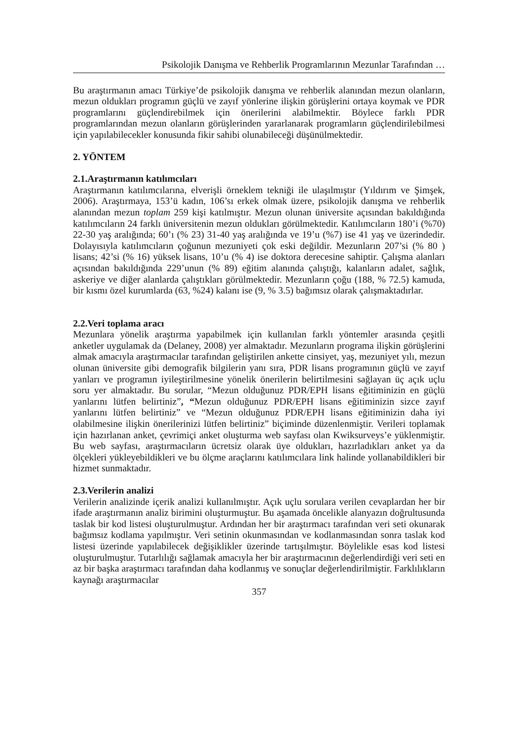Psikolojik Danışma ve Rehberlik Programlarının Mezunlar Tarafından …
Bu araştırmanın amacı Türkiye’de psikolojik danışma ve rehberlik alanından mezun olanların, mezun oldukları programın güçlü ve zayıf yönlerine ilişkin görüşlerini ortaya koymak ve PDR programlarını güçlendirebilmek için önerilerini alabilmektir. Böylece farklı PDR programlarından mezun olanların görüşlerinden yararlanarak programların güçlendirilebilmesi için yapılabilecekler konusunda fikir sahibi olunabileceği düşünülmektedir.
2. YÖNTEM
2.1.Araştırmanın katılımcıları
Araştırmanın katılımcılarına, elverişli örneklem tekniği ile ulaşılmıştır (Yıldırım ve Şimşek, 2006). Araştırmaya, 153’ü kadın, 106’sı erkek olmak üzere, psikolojik danışma ve rehberlik alanından mezun toplam 259 kişi katılmıştır. Mezun olunan üniversite açısından bakıldığında katılımcıların 24 farklı üniversitenin mezun oldukları görülmektedir. Katılımcıların 180’i (%70) 22-30 yaş aralığında; 60’ı (% 23) 31-40 yaş aralığında ve 19’u (%7) ise 41 yaş ve üzerindedir. Dolayısıyla katılımcıların çoğunun mezuniyeti çok eski değildir. Mezunların 207’si (% 80 ) lisans; 42’si (% 16) yüksek lisans, 10’u (% 4) ise doktora derecesine sahiptir. Çalışma alanları açısından bakıldığında 229’unun (% 89) eğitim alanında çalıştığı, kalanların adalet, sağlık, askeriye ve diğer alanlarda çalıştıkları görülmektedir. Mezunların çoğu (188, % 72.5) kamuda, bir kısmı özel kurumlarda (63, %24) kalanı ise (9, % 3.5) bağımsız olarak çalışmaktadırlar.
2.2.Veri toplama aracı
Mezunlara yönelik araştırma yapabilmek için kullanılan farklı yöntemler arasında çeşitli anketler uygulamak da (Delaney, 2008) yer almaktadır. Mezunların programa ilişkin görüşlerini almak amacıyla araştırmacılar tarafından geliştirilen ankette cinsiyet, yaş, mezuniyet yılı, mezun olunan üniversite gibi demografik bilgilerin yanı sıra, PDR lisans programının güçlü ve zayıf yanları ve programın iyileştirilmesine yönelik önerilerin belirtilmesini sağlayan üç açık uçlu soru yer almaktadır. Bu sorular, “Mezun olduğunuz PDR/EPH lisans eğitiminizin en güçlü yanlarını lütfen belirtiniz”, “Mezun olduğunuz PDR/EPH lisans eğitiminizin sizce zayıf yanlarını lütfen belirtiniz” ve “Mezun olduğunuz PDR/EPH lisans eğitiminizin daha iyi olabilmesine ilişkin önerilerinizi lütfen belirtiniz” biçiminde düzenlenmiştir. Verileri toplamak için hazırlanan anket, çevrimiçi anket oluşturma web sayfası olan Kwiksurveys’e yüklenmiştir. Bu web sayfası, araştırmacıların ücretsiz olarak üye oldukları, hazırladıkları anket ya da ölçekleri yükleyebildikleri ve bu ölçme araçlarını katılımcılara link halinde yollanabildikleri bir hizmet sunmaktadır.
2.3.Verilerin analizi
Verilerin analizinde içerik analizi kullanılmıştır. Açık uçlu sorulara verilen cevaplardan her bir ifade araştırmanın analiz birimini oluşturmuştur. Bu aşamada öncelikle alanyazın doğrultusunda taslak bir kod listesi oluşturulmuştur. Ardından her bir araştırmacı tarafından veri seti okunarak bağımsız kodlama yapılmıştır. Veri setinin okunmasından ve kodlanmasından sonra taslak kod listesi üzerinde yapılabilecek değişiklikler üzerinde tartışılmıştır. Böylelikle esas kod listesi oluşturulmuştur. Tutarlılığı sağlamak amacıyla her bir araştırmacının değerlendirdiği veri seti en az bir başka araştırmacı tarafından daha kodlanmış ve sonuçlar değerlendirilmiştir. Farklılıkların kaynağı araştırmacılar
357